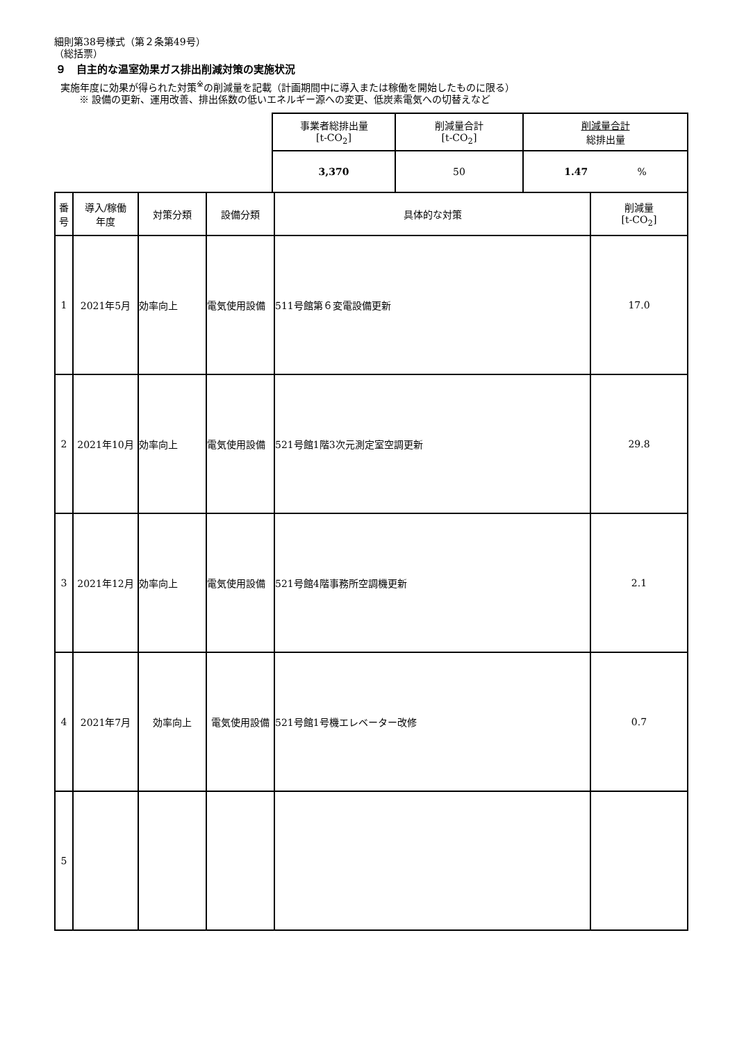細則第38号様式（第２条第49号）
（総括票）
９　自主的な温室効果ガス排出削減対策の実施状況
実施年度に効果が得られた対策<sup>※</sup>の削減量を記載（計画期間中に導入または稼働を開始したものに限る）
※ 設備の更新、運用改善、排出係数の低いエネルギー源への変更、低炭素電気への切替えなど
| 事業者総排出量 [t-CO<sub>2</sub>] | 削減量合計 [t-CO<sub>2</sub>] | 削減量合計 総排出量 |
| --- | --- | --- |
| 3,370 | 50 | 1.47 % |
| 番号 | 導入/稼働 年度 | 対策分類 | 設備分類 | 具体的な対策 | 削減量 [t-CO<sub>2</sub>] |
| --- | --- | --- | --- | --- | --- |
| 1 | 2021年5月 | 効率向上 | 電気使用設備 | 511号館第６変電設備更新 | 17.0 |
| 2 | 2021年10月 | 効率向上 | 電気使用設備 | 521号館1階3次元測定室空調更新 | 29.8 |
| 3 | 2021年12月 | 効率向上 | 電気使用設備 | 521号館4階事務所空調機更新 | 2.1 |
| 4 | 2021年7月 | 効率向上 | 電気使用設備 | 521号館1号機エレベーター改修 | 0.7 |
| 5 | | | | | |